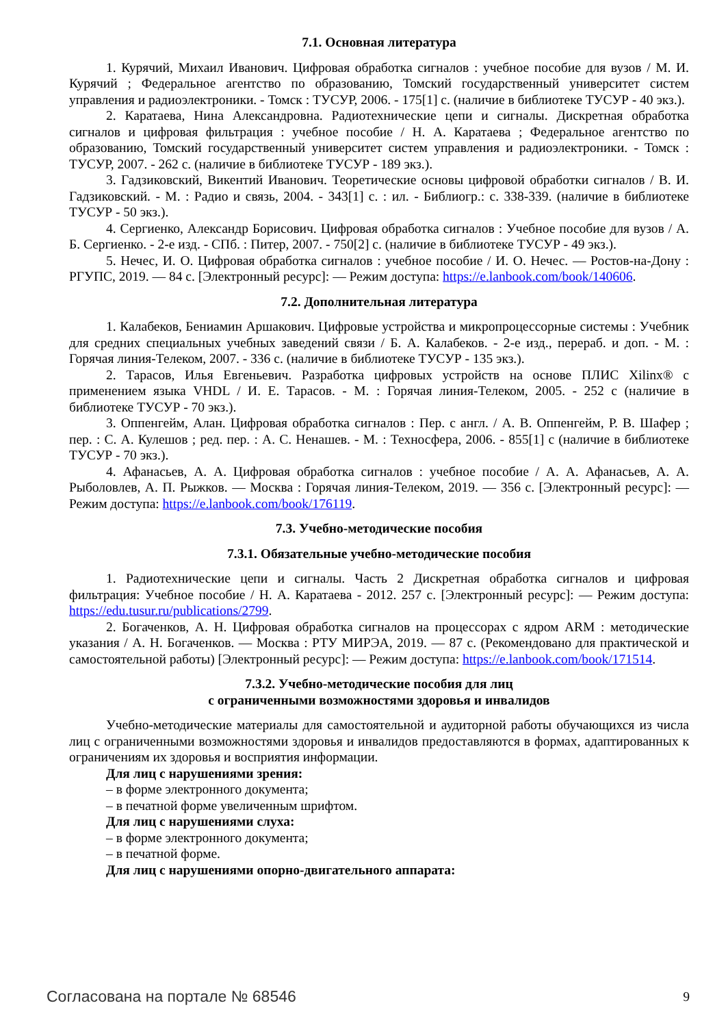7.1. Основная литература
1. Курячий, Михаил Иванович. Цифровая обработка сигналов : учебное пособие для вузов / М. И. Курячий ; Федеральное агентство по образованию, Томский государственный университет систем управления и радиоэлектроники. - Томск : ТУСУР, 2006. - 175[1] с. (наличие в библиотеке ТУСУР - 40 экз.).
2. Каратаева, Нина Александровна. Радиотехнические цепи и сигналы. Дискретная обработка сигналов и цифровая фильтрация : учебное пособие / Н. А. Каратаева ; Федеральное агентство по образованию, Томский государственный университет систем управления и радиоэлектроники. - Томск : ТУСУР, 2007. - 262 с. (наличие в библиотеке ТУСУР - 189 экз.).
3. Гадзиковский, Викентий Иванович. Теоретические основы цифровой обработки сигналов / В. И. Гадзиковский. - М. : Радио и связь, 2004. - 343[1] с. : ил. - Библиогр.: с. 338-339. (наличие в библиотеке ТУСУР - 50 экз.).
4. Сергиенко, Александр Борисович. Цифровая обработка сигналов : Учебное пособие для вузов / А. Б. Сергиенко. - 2-е изд. - СПб. : Питер, 2007. - 750[2] с. (наличие в библиотеке ТУСУР - 49 экз.).
5. Нечес, И. О. Цифровая обработка сигналов : учебное пособие / И. О. Нечес. — Ростов-на-Дону : РГУПС, 2019. — 84 с. [Электронный ресурс]: — Режим доступа: https://e.lanbook.com/book/140606.
7.2. Дополнительная литература
1. Калабеков, Бениамин Аршакович. Цифровые устройства и микропроцессорные системы : Учебник для средних специальных учебных заведений связи / Б. А. Калабеков. - 2-е изд., перераб. и доп. - М. : Горячая линия-Телеком, 2007. - 336 с. (наличие в библиотеке ТУСУР - 135 экз.).
2. Тарасов, Илья Евгеньевич. Разработка цифровых устройств на основе ПЛИС Xilinx® с применением языка VHDL / И. Е. Тарасов. - М. : Горячая линия-Телеком, 2005. - 252 с (наличие в библиотеке ТУСУР - 70 экз.).
3. Оппенгейм, Алан. Цифровая обработка сигналов : Пер. с англ. / А. В. Оппенгейм, Р. В. Шафер ; пер. : С. А. Кулешов ; ред. пер. : А. С. Ненашев. - М. : Техносфера, 2006. - 855[1] с (наличие в библиотеке ТУСУР - 70 экз.).
4. Афанасьев, А. А. Цифровая обработка сигналов : учебное пособие / А. А. Афанасьев, А. А. Рыболовлев, А. П. Рыжков. — Москва : Горячая линия-Телеком, 2019. — 356 с. [Электронный ресурс]: — Режим доступа: https://e.lanbook.com/book/176119.
7.3. Учебно-методические пособия
7.3.1. Обязательные учебно-методические пособия
1. Радиотехнические цепи и сигналы. Часть 2 Дискретная обработка сигналов и цифровая фильтрация: Учебное пособие / Н. А. Каратаева - 2012. 257 с. [Электронный ресурс]: — Режим доступа: https://edu.tusur.ru/publications/2799.
2. Богаченков, А. Н. Цифровая обработка сигналов на процессорах с ядром ARM : методические указания / А. Н. Богаченков. — Москва : РТУ МИРЭА, 2019. — 87 с. (Рекомендовано для практической и самостоятельной работы) [Электронный ресурс]: — Режим доступа: https://e.lanbook.com/book/171514.
7.3.2. Учебно-методические пособия для лиц
с ограниченными возможностями здоровья и инвалидов
Учебно-методические материалы для самостоятельной и аудиторной работы обучающихся из числа лиц с ограниченными возможностями здоровья и инвалидов предоставляются в формах, адаптированных к ограничениям их здоровья и восприятия информации.
Для лиц с нарушениями зрения:
– в форме электронного документа;
– в печатной форме увеличенным шрифтом.
Для лиц с нарушениями слуха:
– в форме электронного документа;
– в печатной форме.
Для лиц с нарушениями опорно-двигательного аппарата:
Согласована на портале № 68546 9